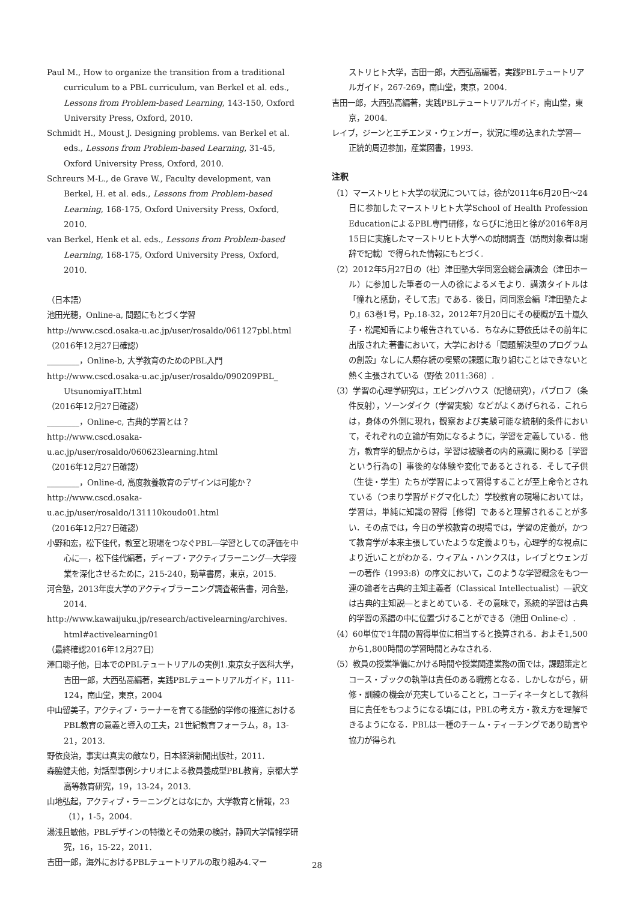Paul M., How to organize the transition from a traditional curriculum to a PBL curriculum, van Berkel et al. eds., Lessons from Problem-based Learning, 143-150, Oxford University Press, Oxford, 2010.
Schmidt H., Moust J. Designing problems. van Berkel et al. eds., Lessons from Problem-based Learning, 31-45, Oxford University Press, Oxford, 2010.
Schreurs M-L., de Grave W., Faculty development, van Berkel, H. et al. eds., Lessons from Problem-based Learning, 168-175, Oxford University Press, Oxford, 2010.
van Berkel, Henk et al. eds., Lessons from Problem-based Learning, 168-175, Oxford University Press, Oxford, 2010.
（日本語）
池田光穂，Online-a, 問題にもとづく学習
http://www.cscd.osaka-u.ac.jp/user/rosaldo/061127pbl.html
（2016年12月27日確認）
________，Online-b, 大学教育のためのPBL入門
http://www.cscd.osaka-u.ac.jp/user/rosaldo/090209PBL_ UtsunomiyaIT.html
（2016年12月27日確認）
________，Online-c, 古典的学習とは？
http://www.cscd.osaka-u.ac.jp/user/rosaldo/060623learning.html
（2016年12月27日確認）
________，Online-d, 高度教養教育のデザインは可能か？
http://www.cscd.osaka-u.ac.jp/user/rosaldo/131110koudo01.html
（2016年12月27日確認）
小野和宏，松下佳代，教室と現場をつなぐPBL―学習としての評価を中心に―，松下佳代編著，ディープ・アクティブラーニング―大学授業を深化させるために，215-240，勁草書房，東京，2015.
河合塾，2013年度大学のアクティブラーニング調査報告書，河合塾，2014.
http://www.kawaijuku.jp/research/activelearning/archives. html#activelearning01
（最終確認2016年12月27日）
澤口聡子他，日本でのPBLテュートリアルの実例1.東京女子医科大学，吉田一郎，大西弘高編著，実践PBLテュートリアルガイド，111-124，南山堂，東京，2004
中山留美子，アクティブ・ラーナーを育てる能動的学修の推進におけるPBL教育の意義と導入の工夫，21世紀教育フォーラム，8，13-21，2013.
野依良治，事実は真実の敵なり，日本経済新聞出版社，2011.
森脇健夫他，対話型事例シナリオによる教員養成型PBL教育，京都大学高等教育研究，19，13-24，2013.
山地弘起，アクティブ・ラーニングとはなにか，大学教育と情報，23（1），1-5，2004.
湯浅且敏他，PBLデザインの特徴とその効果の検討，静岡大学情報学研究，16，15-22，2011.
吉田一郎，海外におけるPBLテュートリアルの取り組み4.マー
ストリヒト大学，吉田一郎，大西弘高編著，実践PBLテュートリアルガイド，267-269，南山堂，東京，2004.
吉田一郎，大西弘高編著，実践PBLテュートリアルガイド，南山堂，東京，2004.
レイブ，ジーンとエチエンヌ・ウェンガー，状況に埋め込まれた学習―正統的周辺参加，産業図書，1993.
注釈
（1）マーストリヒト大学の状況については，徐が2011年6月20日～24日に参加したマーストリヒト大学School of Health Profession EducationによるPBL専門研修，ならびに池田と徐が2016年8月15日に実施したマーストリヒト大学への訪問調査（訪問対象者は謝辞で記載）で得られた情報にもとづく.
（2）2012年5月27日の（社）津田塾大学同窓会総会講演会（津田ホール）に参加した筆者の一人の徐によるメモより．講演タイトルは「憧れと感動，そして志」である．後日，同同窓会編『津田塾たより』63巻1号，Pp.18-32，2012年7月20日にその梗概が五十嵐久子・松尾知香により報告されている．ちなみに野依氏はその前年に出版された著書において，大学における「問題解決型のプログラムの創設」なしに人類存続の喫緊の課題に取り組むことはできないと熱く主張されている（野依 2011:368）.
（3）学習の心理学研究は，エビングハウス（記憶研究），パブロフ（条件反射），ソーンダイク（学習実験）などがよくあげられる．これらは，身体の外側に現れ，観察および実験可能な統制的条件において，それぞれの立論が有効になるように，学習を定義している．他方，教育学的観点からは，学習は被験者の内的意識に関わる［学習という行為の］事後的な体験や変化であるとされる．そして子供（生徒・学生）たちが学習によって習得することが至上命令とされている（つまり学習がドグマ化した）学校教育の現場においては，学習は，単純に知識の習得［修得］であると理解されることが多い．その点では，今日の学校教育の現場では，学習の定義が，かつて教育学が本来主張していたような定義よりも，心理学的な視点により近いことがわかる．ウィアム・ハンクスは，レイブとウェンガーの著作（1993:8）の序文において，このような学習概念をもつ一連の論者を古典的主知主義者（Classical Intellectualist）―訳文は古典的主知説―とまとめている．その意味で，系統的学習は古典的学習の系譜の中に位置づけることができる（池田 Online-c）.
（4）60単位で1年間の習得単位に相当すると換算される．およそ1,500から1,800時間の学習時間とみなされる.
（5）教員の授業準備にかける時間や授業関連業務の面では，課題策定とコース・ブックの執筆は責任のある職務となる．しかしながら，研修・訓練の機会が充実していることと，コーディネータとして教科目に責任をもつようになる頃には，PBLの考え方・教え方を理解できるようになる．PBLは一種のチーム・ティーチングであり助言や協力が得られ
28